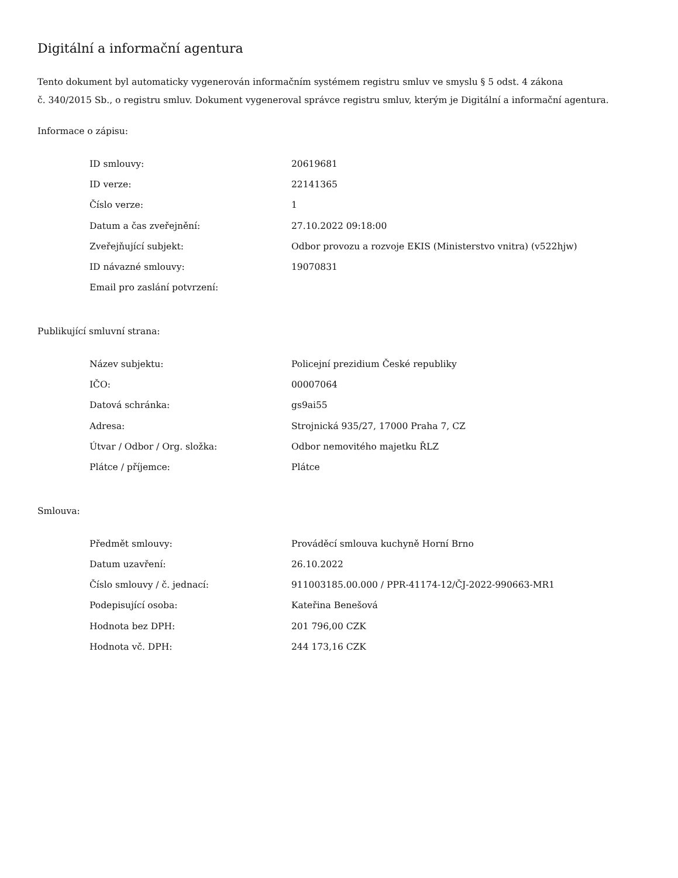Digitální a informační agentura
Tento dokument byl automaticky vygenerován informačním systémem registru smluv ve smyslu § 5 odst. 4 zákona
č. 340/2015 Sb., o registru smluv. Dokument vygeneroval správce registru smluv, kterým je Digitální a informační agentura.
Informace o zápisu:
| ID smlouvy: | 20619681 |
| ID verze: | 22141365 |
| Číslo verze: | 1 |
| Datum a čas zveřejnění: | 27.10.2022 09:18:00 |
| Zveřejňující subjekt: | Odbor provozu a rozvoje EKIS (Ministerstvo vnitra) (v522hjw) |
| ID návazné smlouvy: | 19070831 |
| Email pro zaslání potvrzení: | |
Publikující smluvní strana:
| Název subjektu: | Policejní prezidium České republiky |
| IČO: | 00007064 |
| Datová schránka: | gs9ai55 |
| Adresa: | Strojnická 935/27, 17000 Praha 7, CZ |
| Útvar / Odbor / Org. složka: | Odbor nemovitého majetku ŘLZ |
| Plátce / příjemce: | Plátce |
Smlouva:
| Předmět smlouvy: | Prováděcí smlouva kuchyně Horní Brno |
| Datum uzavření: | 26.10.2022 |
| Číslo smlouvy / č. jednací: | 911003185.00.000 / PPR-41174-12/ČJ-2022-990663-MR1 |
| Podepisující osoba: | Kateřina Benešová |
| Hodnota bez DPH: | 201 796,00 CZK |
| Hodnota vč. DPH: | 244 173,16 CZK |